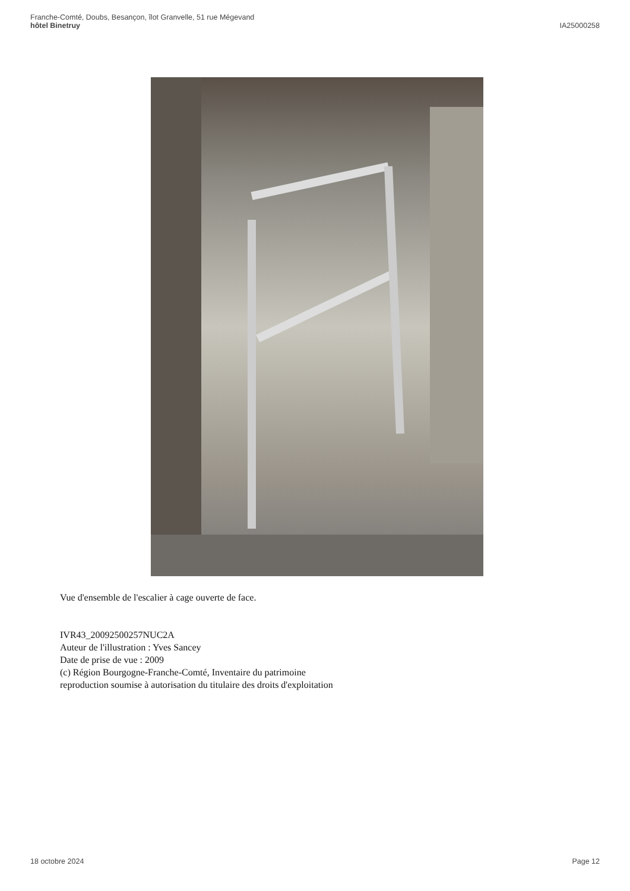Franche-Comté, Doubs, Besançon, îlot Granvelle, 51 rue Mégevand
hôtel Binetruy
IA25000258
Vue d'ensemble de l'escalier à cage ouverte de face.
IVR43_20092500257NUC2A
Auteur de l'illustration : Yves Sancey
Date de prise de vue : 2009
(c) Région Bourgogne-Franche-Comté, Inventaire du patrimoine
reproduction soumise à autorisation du titulaire des droits d'exploitation
18 octobre 2024 Page 12